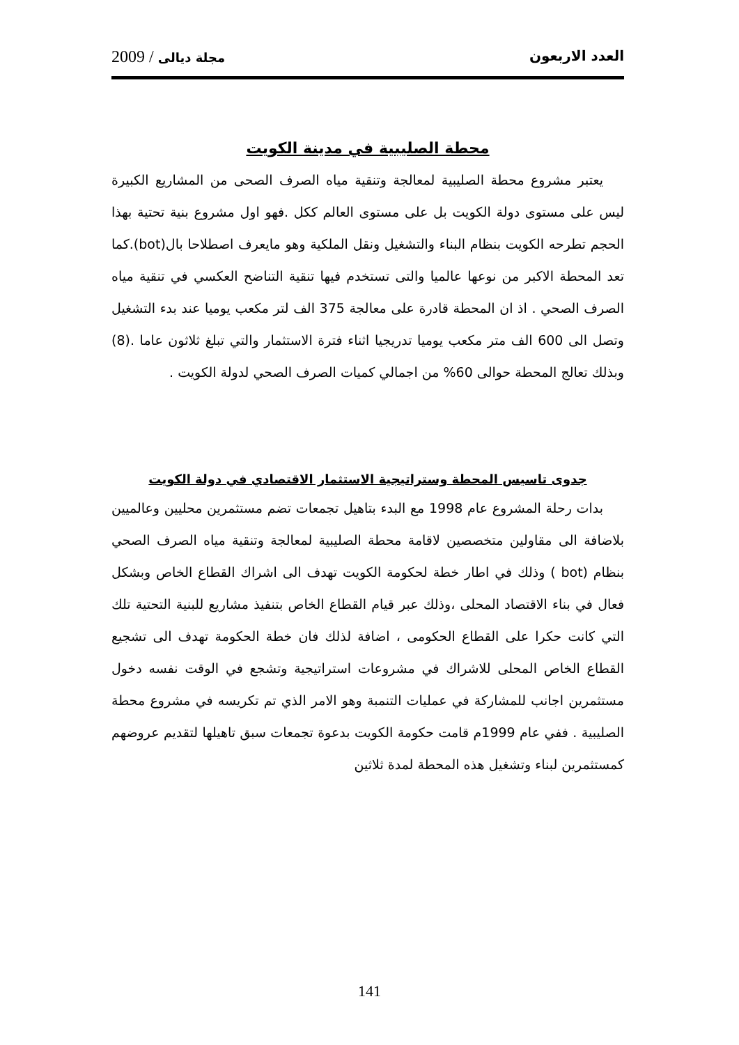العدد الاربعون مجلة ديالى / 2009
محطة الصليبية في مدينة الكويت
يعتبر مشروع محطة الصليبية لمعالجة وتنقية مياه الصرف الصحى من المشاريع الكبيرة ليس على مستوى دولة الكويت بل على مستوى العالم ككل .فهو اول مشروع بنية تحتية بهذا الحجم تطرحه الكويت بنظام البناء والتشغيل ونقل الملكية وهو مايعرف اصطلاحا بال(bot).كما تعد المحطة الاكبر من نوعها عالميا والتى تستخدم فيها تنقية التناضح العكسي في تنقية مياه الصرف الصحي . اذ ان المحطة قادرة على معالجة 375 الف لتر مكعب يوميا عند بدء التشغيل وتصل الى 600 الف متر مكعب يوميا تدريجيا اثناء فترة الاستثمار والتي تبلغ ثلاثون عاما .(8) وبذلك تعالج المحطة حوالى 60% من اجمالي كميات الصرف الصحي لدولة الكويت .
جدوى تاسيس المحطة وستراتيجية الاستثمار الاقتصادي في دولة الكويت
بدات رحلة المشروع عام 1998 مع البدء بتاهيل تجمعات تضم مستثمرين محليين وعالميين بلاضافة الى مقاولين متخصصين لاقامة محطة الصليبية لمعالجة وتنقية مياه الصرف الصحي بنظام (bot ) وذلك في اطار خطة لحكومة الكويت تهدف الى اشراك القطاع الخاص وبشكل فعال في بناء الاقتصاد المحلى ،وذلك عبر قيام القطاع الخاص بتنفيذ مشاريع للبنية التحتية تلك التي كانت حكرا على القطاع الحكومى ، اضافة لذلك فان خطة الحكومة تهدف الى تشجيع القطاع الخاص المحلى للاشراك في مشروعات استراتيجية وتشجع في الوقت نفسه دخول مستثمرين اجانب للمشاركة في عمليات التنمبة وهو الامر الذي تم تكريسه في مشروع محطة الصليبية . ففي عام 1999م قامت حكومة الكويت بدعوة تجمعات سبق تاهيلها لتقديم عروضهم كمستثمرين لبناء وتشغيل هذه المحطة لمدة ثلاثين
141